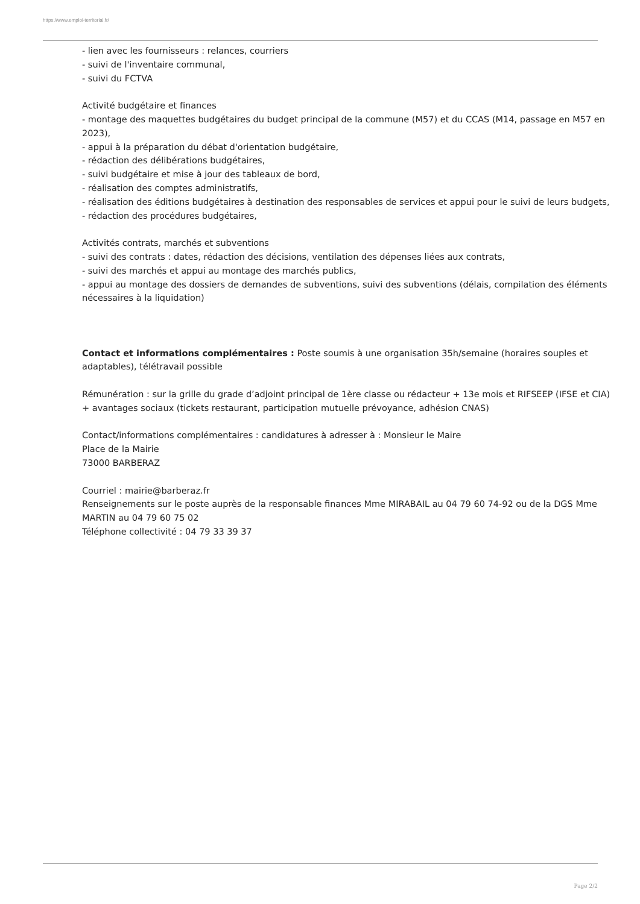https://www.emploi-territorial.fr/
- lien avec les fournisseurs : relances, courriers
- suivi de l'inventaire communal,
- suivi du FCTVA
Activité budgétaire et finances
- montage des maquettes budgétaires du budget principal de la commune (M57) et du CCAS (M14, passage en M57 en 2023),
- appui à la préparation du débat d'orientation budgétaire,
- rédaction des délibérations budgétaires,
- suivi budgétaire et mise à jour des tableaux de bord,
- réalisation des comptes administratifs,
- réalisation des éditions budgétaires à destination des responsables de services et appui pour le suivi de leurs budgets,
- rédaction des procédures budgétaires,
Activités contrats, marchés et subventions
- suivi des contrats : dates, rédaction des décisions, ventilation des dépenses liées aux contrats,
- suivi des marchés et appui au montage des marchés publics,
- appui au montage des dossiers de demandes de subventions, suivi des subventions (délais, compilation des éléments nécessaires à la liquidation)
Contact et informations complémentaires : Poste soumis à une organisation 35h/semaine (horaires souples et adaptables), télétravail possible
Rémunération : sur la grille du grade d’adjoint principal de 1ère classe ou rédacteur + 13e mois et RIFSEEP (IFSE et CIA) + avantages sociaux (tickets restaurant, participation mutuelle prévoyance, adhésion CNAS)
Contact/informations complémentaires : candidatures à adresser à : Monsieur le Maire
Place de la Mairie
73000 BARBERAZ
Courriel : mairie@barberaz.fr
Renseignements sur le poste auprès de la responsable finances Mme MIRABAIL au 04 79 60 74-92 ou de la DGS Mme MARTIN au 04 79 60 75 02
Téléphone collectivité : 04 79 33 39 37
Page 2/2